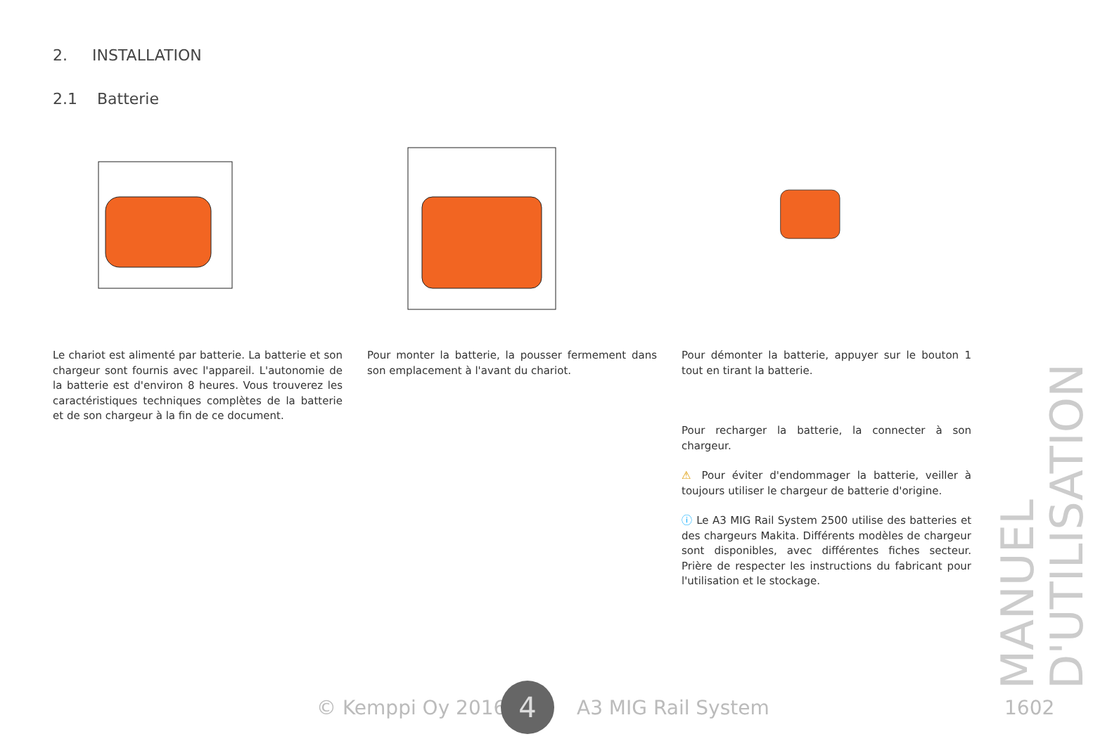2. INSTALLATION
2.1 Batterie
Le chariot est alimenté par batterie. La batterie et son chargeur sont fournis avec l'appareil. L'autonomie de la batterie est d'environ 8 heures. Vous trouverez les caractéristiques techniques complètes de la batterie et de son chargeur à la fin de ce document.
Pour monter la batterie, la pousser fermement dans son emplacement à l'avant du chariot.
Pour démonter la batterie, appuyer sur le bouton 1 tout en tirant la batterie.
Pour recharger la batterie, la connecter à son chargeur.
⚠ Pour éviter d'endommager la batterie, veiller à toujours utiliser le chargeur de batterie d'origine.
ⓘ Le A3 MIG Rail System 2500 utilise des batteries et des chargeurs Makita. Différents modèles de chargeur sont disponibles, avec différentes fiches secteur. Prière de respecter les instructions du fabricant pour l'utilisation et le stockage.
MANUEL D'UTILISATION
© Kemppi Oy 2016 4 A3 MIG Rail System 1602